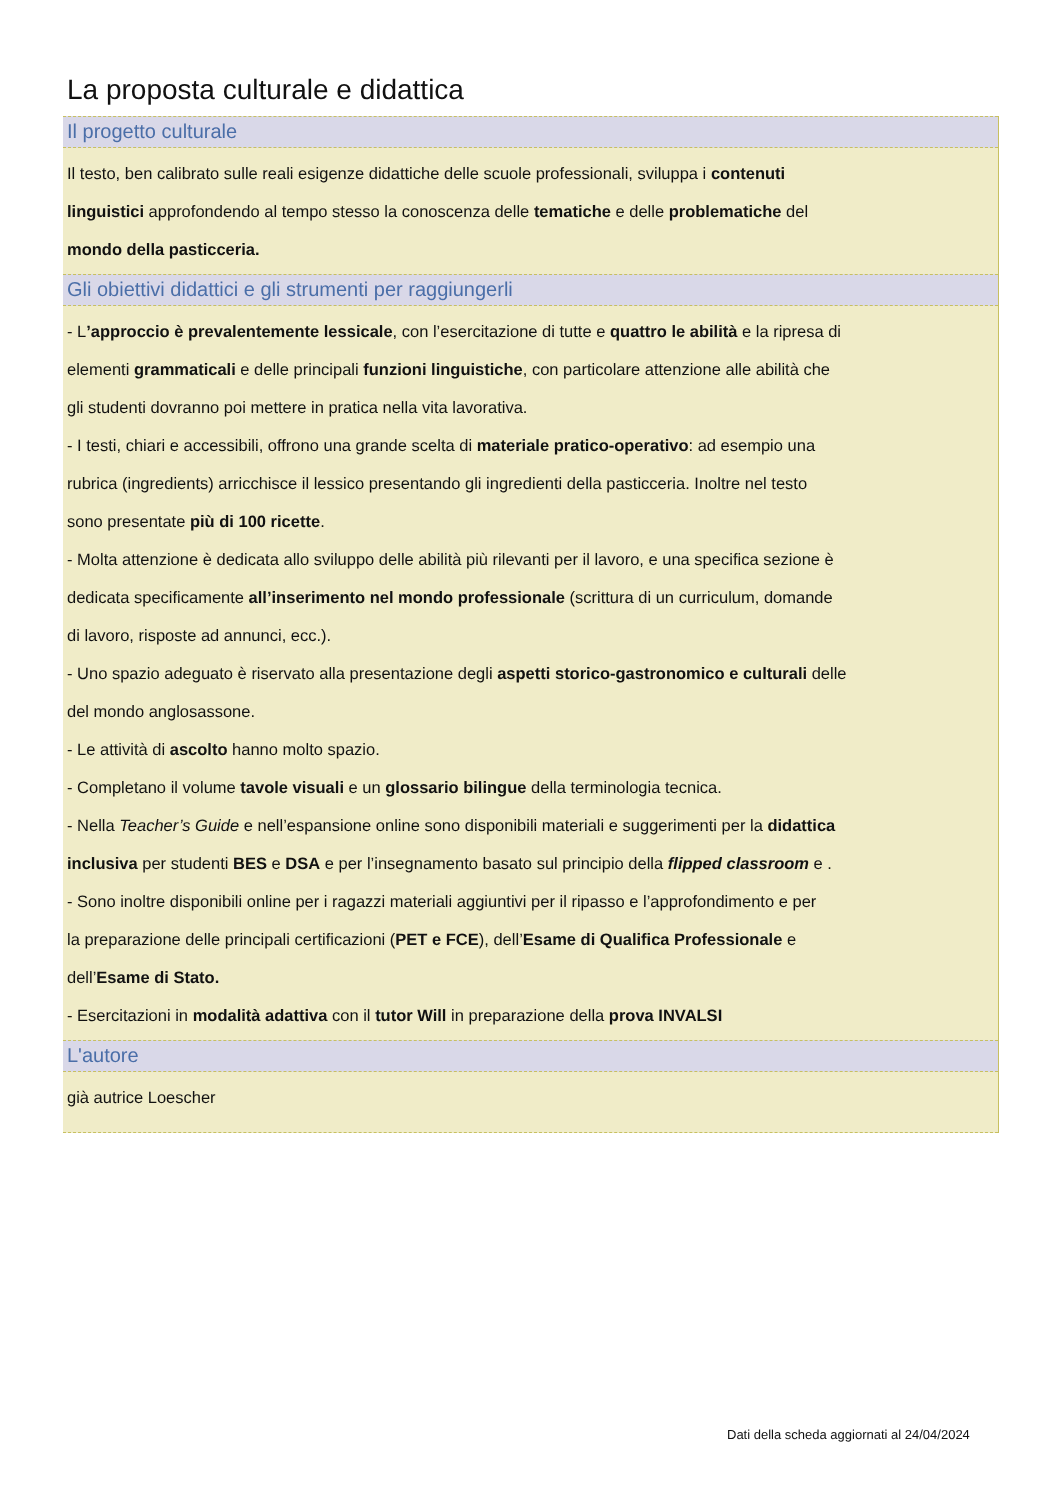La proposta culturale e didattica
Il progetto culturale
Il testo, ben calibrato sulle reali esigenze didattiche delle scuole professionali, sviluppa i contenuti
linguistici approfondendo al tempo stesso la conoscenza delle tematiche e delle problematiche del
mondo della pasticceria.
Gli obiettivi didattici e gli strumenti per raggiungerli
- L’approccio è prevalentemente lessicale, con l’esercitazione di tutte e quattro le abilità e la ripresa di
elementi grammaticali e delle principali funzioni linguistiche, con particolare attenzione alle abilità che
gli studenti dovranno poi mettere in pratica nella vita lavorativa.
- I testi, chiari e accessibili, offrono una grande scelta di materiale pratico-operativo: ad esempio una
rubrica (ingredients) arricchisce il lessico presentando gli ingredienti della pasticceria. Inoltre nel testo
sono presentate più di 100 ricette.
- Molta attenzione è dedicata allo sviluppo delle abilità più rilevanti per il lavoro, e una specifica sezione è
dedicata specificamente all’inserimento nel mondo professionale (scrittura di un curriculum, domande
di lavoro, risposte ad annunci, ecc.).
- Uno spazio adeguato è riservato alla presentazione degli aspetti storico-gastronomico e culturali delle
del mondo anglosassone.
- Le attività di ascolto hanno molto spazio.
- Completano il volume tavole visuali e un glossario bilingue della terminologia tecnica.
- Nella Teacher’s Guide e nell’espansione online sono disponibili materiali e suggerimenti per la didattica
inclusiva per studenti BES e DSA e per l’insegnamento basato sul principio della flipped classroom e .
- Sono inoltre disponibili online per i ragazzi materiali aggiuntivi per il ripasso e l’approfondimento e per
la preparazione delle principali certificazioni (PET e FCE), dell’Esame di Qualifica Professionale e
dell’Esame di Stato.
- Esercitazioni in modalità adattiva con il tutor Will in preparazione della prova INVALSI
L'autore
già autrice Loescher
Dati della scheda aggiornati al 24/04/2024